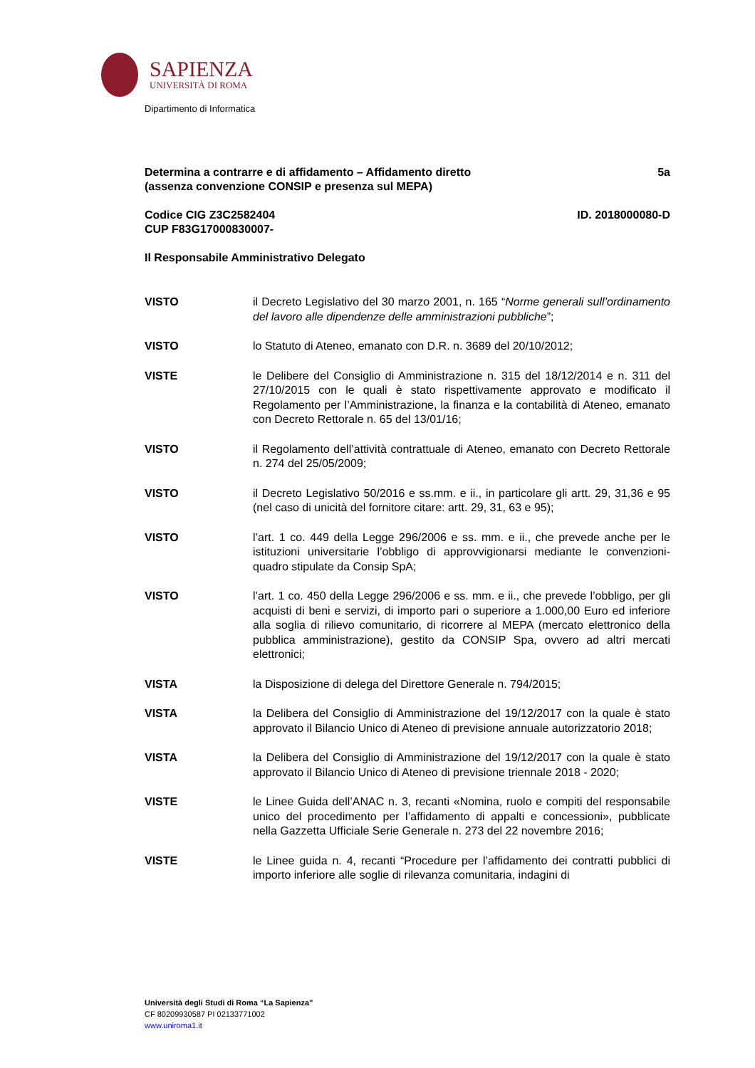SAPIENZA
UNIVERSITÀ DI ROMA
Dipartimento di Informatica
Determina a contrarre e di affidamento – Affidamento diretto
(assenza convenzione CONSIP e presenza sul MEPA)
5a
Codice CIG Z3C2582404
CUP F83G17000830007-
ID. 2018000080-D
Il Responsabile Amministrativo Delegato
VISTO il Decreto Legislativo del 30 marzo 2001, n. 165 “Norme generali sull’ordinamento del lavoro alle dipendenze delle amministrazioni pubbliche”;
VISTO lo Statuto di Ateneo, emanato con D.R. n. 3689 del 20/10/2012;
VISTE le Delibere del Consiglio di Amministrazione n. 315 del 18/12/2014 e n. 311 del 27/10/2015 con le quali è stato rispettivamente approvato e modificato il Regolamento per l’Amministrazione, la finanza e la contabilità di Ateneo, emanato con Decreto Rettorale n. 65 del 13/01/16;
VISTO il Regolamento dell’attività contrattuale di Ateneo, emanato con Decreto Rettorale n. 274 del 25/05/2009;
VISTO il Decreto Legislativo 50/2016 e ss.mm. e ii., in particolare gli artt. 29, 31,36 e 95 (nel caso di unicità del fornitore citare: artt. 29, 31, 63 e 95);
VISTO l’art. 1 co. 449 della Legge 296/2006 e ss. mm. e ii., che prevede anche per le istituzioni universitarie l’obbligo di approvvigionarsi mediante le convenzioni-quadro stipulate da Consip SpA;
VISTO l’art. 1 co. 450 della Legge 296/2006 e ss. mm. e ii., che prevede l’obbligo, per gli acquisti di beni e servizi, di importo pari o superiore a 1.000,00 Euro ed inferiore alla soglia di rilievo comunitario, di ricorrere al MEPA (mercato elettronico della pubblica amministrazione), gestito da CONSIP Spa, ovvero ad altri mercati elettronici;
VISTA la Disposizione di delega del Direttore Generale n. 794/2015;
VISTA la Delibera del Consiglio di Amministrazione del 19/12/2017 con la quale è stato approvato il Bilancio Unico di Ateneo di previsione annuale autorizzatorio 2018;
VISTA la Delibera del Consiglio di Amministrazione del 19/12/2017 con la quale è stato approvato il Bilancio Unico di Ateneo di previsione triennale 2018 - 2020;
VISTE le Linee Guida dell’ANAC n. 3, recanti «Nomina, ruolo e compiti del responsabile unico del procedimento per l’affidamento di appalti e concessioni», pubblicate nella Gazzetta Ufficiale Serie Generale n. 273 del 22 novembre 2016;
VISTE le Linee guida n. 4, recanti “Procedure per l’affidamento dei contratti pubblici di importo inferiore alle soglie di rilevanza comunitaria, indagini di
Università degli Studi di Roma “La Sapienza”
CF 80209930587 PI 02133771002
www.uniroma1.it